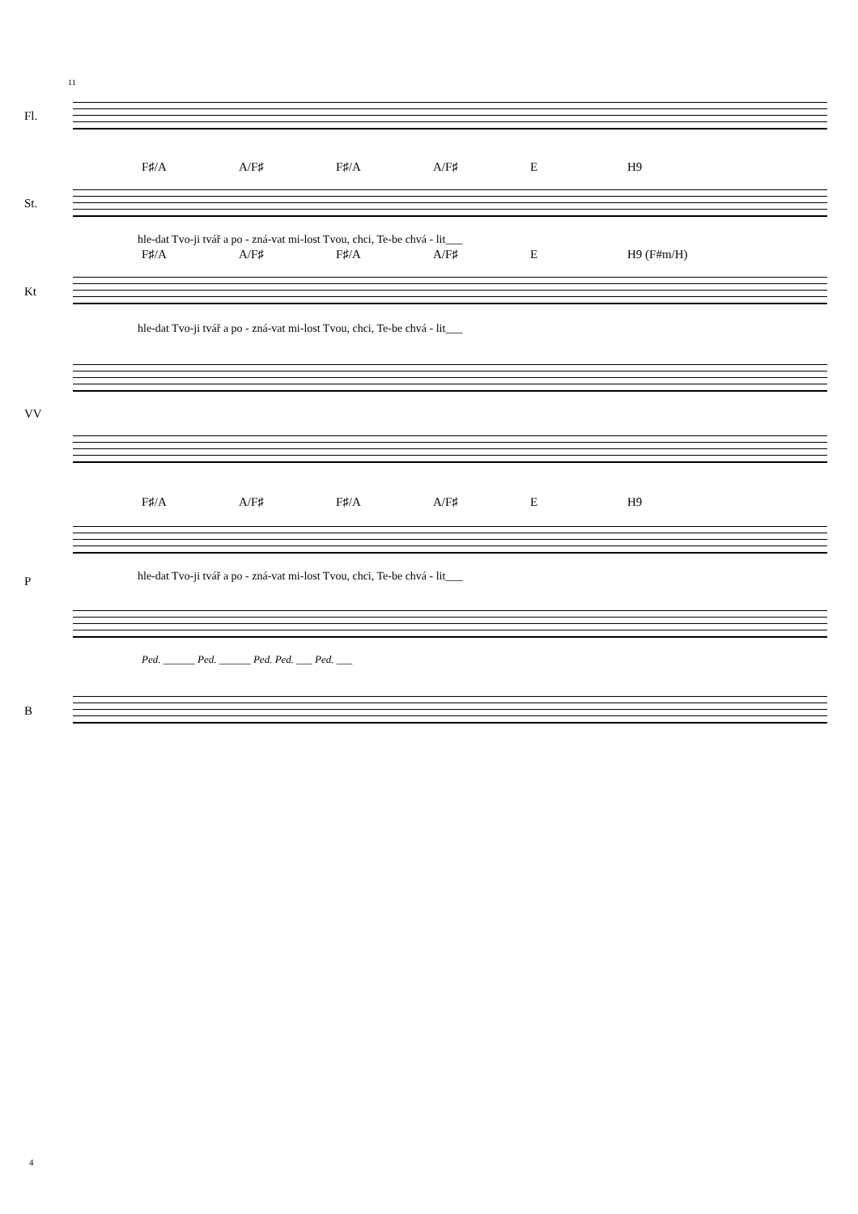11
Fl.
F♯/A A/F♯ F♯/A A/F♯ E H9
St.
hle-dat Tvo-ji tvář a po - zná-vat mi-lost Tvou, chci, Te-be chvá - lit___
F♯/A A/F♯ F♯/A A/F♯ E H9 (F#m/H)
Kt
hle-dat Tvo-ji tvář a po - zná-vat mi-lost Tvou, chci, Te-be chvá - lit___
VV
F♯/A A/F♯ F♯/A A/F♯ E H9
P
hle-dat Tvo-ji tvář a po - zná-vat mi-lost Tvou, chci, Te-be chvá - lit___
Ped. ______ Ped. ______ Ped. Ped. ___ Ped. ___
B
4